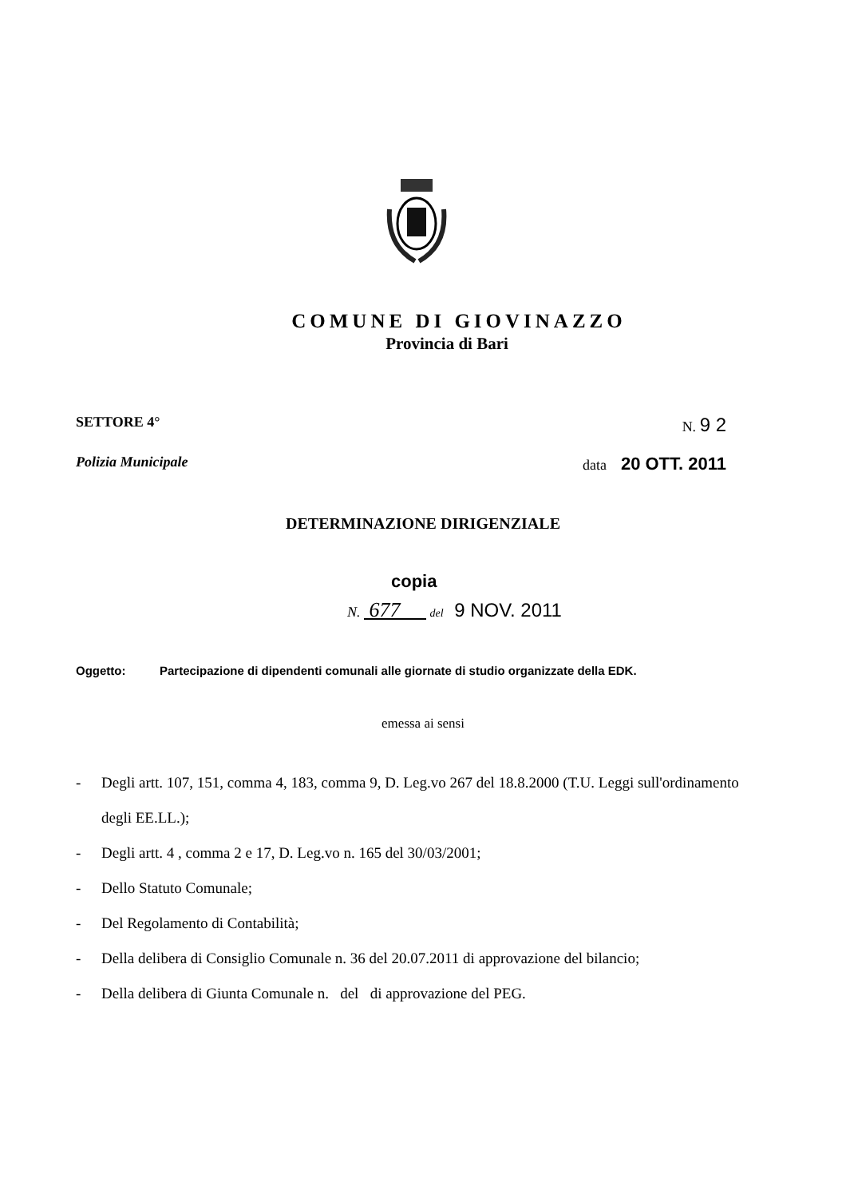COMUNE DI GIOVINAZZO
Provincia di Bari
SETTORE 4° N. 9 2
Polizia Municipale data 20 OTT. 2011
DETERMINAZIONE DIRIGENZIALE
copia
N. 677 del 9 NOV. 2011
Oggetto: Partecipazione di dipendenti comunali alle giornate di studio organizzate della EDK.
emessa ai sensi
- Degli artt. 107, 151, comma 4, 183, comma 9, D. Leg.vo 267 del 18.8.2000 (T.U. Leggi sull'ordinamento degli EE.LL.);
- Degli artt. 4 , comma 2 e 17, D. Leg.vo n. 165 del 30/03/2001;
- Dello Statuto Comunale;
- Del Regolamento di Contabilità;
- Della delibera di Consiglio Comunale n. 36 del 20.07.2011 di approvazione del bilancio;
- Della delibera di Giunta Comunale n. del di approvazione del PEG.